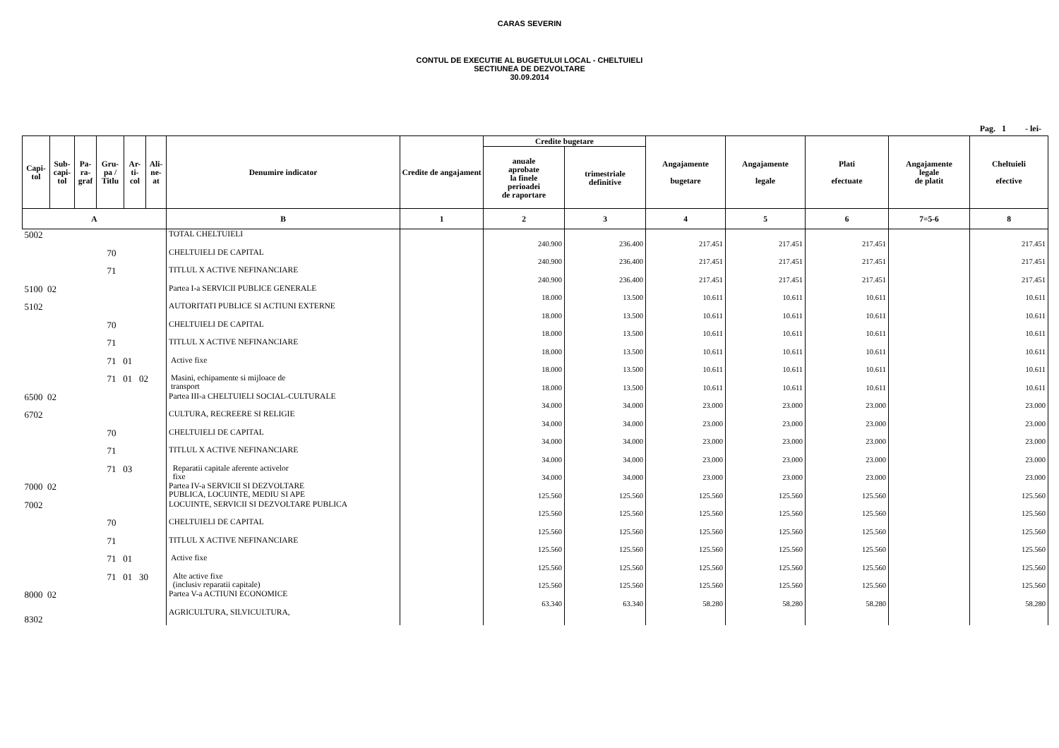CARAS SEVERIN
CONTUL DE EXECUTIE AL BUGETULUI LOCAL - CHELTUIELI
SECTIUNEA DE DEZVOLTARE
30.09.2014
Pag. 1 - lei-
| Capi- tol | Sub- capi- tol | Pa- ra- graf | Gru- pa / Titlu | Ar- ti- col | Ali- ne- at | Denumire indicator | Credite de angajament | Credite bugetare | | Angajamente bugetare | Angajamente legale | Plati efectuate | Angajamente legale de platit | Cheltuieli efective |
| --- | --- | --- | --- | --- | --- | --- | --- | --- | --- | --- | --- | --- | --- | --- |
| | | | | | | | | anuale aprobate la finele perioadei de raportare | trimestriale definitive | | | | | |
| A | | | | | | B | 1 | 2 | 3 | 4 | 5 | 6 | 7=5-6 | 8 |
| 5002 | | | | | | TOTAL CHELTUIELI | | 240.900 | 236.400 | 217.451 | 217.451 | 217.451 | | 217.451 |
| 70 | | | | | | CHELTUIELI DE CAPITAL | | 240.900 | 236.400 | 217.451 | 217.451 | 217.451 | | 217.451 |
| 71 | | | | | | TITLUL X ACTIVE NEFINANCIARE | | 240.900 | 236.400 | 217.451 | 217.451 | 217.451 | | 217.451 |
| 5100 02 | | | | | | Partea I-a SERVICII PUBLICE GENERALE | | 18.000 | 13.500 | 10.611 | 10.611 | 10.611 | | 10.611 |
| 5102 | | | | | | AUTORITATI PUBLICE SI ACTIUNI EXTERNE | | 18.000 | 13.500 | 10.611 | 10.611 | 10.611 | | 10.611 |
| 70 | | | | | | CHELTUIELI DE CAPITAL | | 18.000 | 13.500 | 10.611 | 10.611 | 10.611 | | 10.611 |
| 71 | | | | | | TITLUL X ACTIVE NEFINANCIARE | | 18.000 | 13.500 | 10.611 | 10.611 | 10.611 | | 10.611 |
| 71 01 | | | | | | Active fixe | | 18.000 | 13.500 | 10.611 | 10.611 | 10.611 | | 10.611 |
| 71 01 02 | | | | | | Masini, echipamente si mijloace de transport | | 18.000 | 13.500 | 10.611 | 10.611 | 10.611 | | 10.611 |
| 6500 02 | | | | | | Partea III-a CHELTUIELI SOCIAL-CULTURALE | | 34.000 | 34.000 | 23.000 | 23.000 | 23.000 | | 23.000 |
| 6702 | | | | | | CULTURA, RECREERE SI RELIGIE | | 34.000 | 34.000 | 23.000 | 23.000 | 23.000 | | 23.000 |
| 70 | | | | | | CHELTUIELI DE CAPITAL | | 34.000 | 34.000 | 23.000 | 23.000 | 23.000 | | 23.000 |
| 71 | | | | | | TITLUL X ACTIVE NEFINANCIARE | | 34.000 | 34.000 | 23.000 | 23.000 | 23.000 | | 23.000 |
| 71 03 | | | | | | Reparatii capitale aferente activelor fixe | | 34.000 | 34.000 | 23.000 | 23.000 | 23.000 | | 23.000 |
| 7000 02 | | | | | | Partea IV-a SERVICII SI DEZVOLTARE PUBLICA, LOCUINTE, MEDIU SI APE | | 125.560 | 125.560 | 125.560 | 125.560 | 125.560 | | 125.560 |
| 7002 | | | | | | LOCUINTE, SERVICII SI DEZVOLTARE PUBLICA | | 125.560 | 125.560 | 125.560 | 125.560 | 125.560 | | 125.560 |
| 70 | | | | | | CHELTUIELI DE CAPITAL | | 125.560 | 125.560 | 125.560 | 125.560 | 125.560 | | 125.560 |
| 71 | | | | | | TITLUL X ACTIVE NEFINANCIARE | | 125.560 | 125.560 | 125.560 | 125.560 | 125.560 | | 125.560 |
| 71 01 | | | | | | Active fixe | | 125.560 | 125.560 | 125.560 | 125.560 | 125.560 | | 125.560 |
| 71 01 30 | | | | | | Alte active fixe (inclusiv reparatii capitale) | | 125.560 | 125.560 | 125.560 | 125.560 | 125.560 | | 125.560 |
| 8000 02 | | | | | | Partea V-a ACTIUNI ECONOMICE | | 63.340 | 63.340 | 58.280 | 58.280 | 58.280 | | 58.280 |
| 8302 | | | | | | AGRICULTURA, SILVICULTURA, | | | | | | | | |